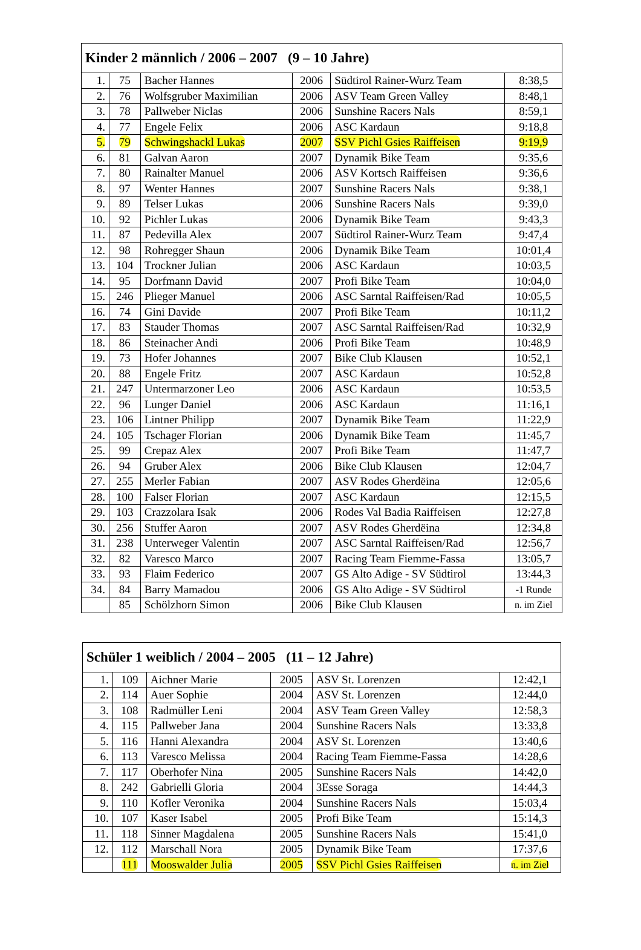| Kinder 2 männlich / 2006 – 2007 (9 – 10 Jahre) | | | | | |
| --- | --- | --- | --- | --- | --- |
| 1. | 75 | Bacher Hannes | 2006 | Südtirol Rainer-Wurz Team | 8:38,5 |
| 2. | 76 | Wolfsgruber Maximilian | 2006 | ASV Team Green Valley | 8:48,1 |
| 3. | 78 | Pallweber Niclas | 2006 | Sunshine Racers Nals | 8:59,1 |
| 4. | 77 | Engele Felix | 2006 | ASC Kardaun | 9:18,8 |
| 5. | 79 | Schwingshackl Lukas | 2007 | SSV Pichl Gsies Raiffeisen | 9:19,9 |
| 6. | 81 | Galvan Aaron | 2007 | Dynamik Bike Team | 9:35,6 |
| 7. | 80 | Rainalter Manuel | 2006 | ASV Kortsch Raiffeisen | 9:36,6 |
| 8. | 97 | Wenter Hannes | 2007 | Sunshine Racers Nals | 9:38,1 |
| 9. | 89 | Telser Lukas | 2006 | Sunshine Racers Nals | 9:39,0 |
| 10. | 92 | Pichler Lukas | 2006 | Dynamik Bike Team | 9:43,3 |
| 11. | 87 | Pedevilla Alex | 2007 | Südtirol Rainer-Wurz Team | 9:47,4 |
| 12. | 98 | Rohregger Shaun | 2006 | Dynamik Bike Team | 10:01,4 |
| 13. | 104 | Trockner Julian | 2006 | ASC Kardaun | 10:03,5 |
| 14. | 95 | Dorfmann David | 2007 | Profi Bike Team | 10:04,0 |
| 15. | 246 | Plieger Manuel | 2006 | ASC Sarntal Raiffeisen/Rad | 10:05,5 |
| 16. | 74 | Gini Davide | 2007 | Profi Bike Team | 10:11,2 |
| 17. | 83 | Stauder Thomas | 2007 | ASC Sarntal Raiffeisen/Rad | 10:32,9 |
| 18. | 86 | Steinacher Andi | 2006 | Profi Bike Team | 10:48,9 |
| 19. | 73 | Hofer Johannes | 2007 | Bike Club Klausen | 10:52,1 |
| 20. | 88 | Engele Fritz | 2007 | ASC Kardaun | 10:52,8 |
| 21. | 247 | Untermarzoner Leo | 2006 | ASC Kardaun | 10:53,5 |
| 22. | 96 | Lunger Daniel | 2006 | ASC Kardaun | 11:16,1 |
| 23. | 106 | Lintner Philipp | 2007 | Dynamik Bike Team | 11:22,9 |
| 24. | 105 | Tschager Florian | 2006 | Dynamik Bike Team | 11:45,7 |
| 25. | 99 | Crepaz Alex | 2007 | Profi Bike Team | 11:47,7 |
| 26. | 94 | Gruber Alex | 2006 | Bike Club Klausen | 12:04,7 |
| 27. | 255 | Merler Fabian | 2007 | ASV Rodes Gherdëina | 12:05,6 |
| 28. | 100 | Falser Florian | 2007 | ASC Kardaun | 12:15,5 |
| 29. | 103 | Crazzolara Isak | 2006 | Rodes Val Badia Raiffeisen | 12:27,8 |
| 30. | 256 | Stuffer Aaron | 2007 | ASV Rodes Gherdëina | 12:34,8 |
| 31. | 238 | Unterweger Valentin | 2007 | ASC Sarntal Raiffeisen/Rad | 12:56,7 |
| 32. | 82 | Varesco Marco | 2007 | Racing Team Fiemme-Fassa | 13:05,7 |
| 33. | 93 | Flaim Federico | 2007 | GS Alto Adige - SV Südtirol | 13:44,3 |
| 34. | 84 | Barry Mamadou | 2006 | GS Alto Adige - SV Südtirol | -1 Runde |
| | 85 | Schölzhorn Simon | 2006 | Bike Club Klausen | n. im Ziel |
| Schüler 1 weiblich / 2004 – 2005 (11 – 12 Jahre) | | | | | |
| --- | --- | --- | --- | --- | --- |
| 1. | 109 | Aichner Marie | 2005 | ASV St. Lorenzen | 12:42,1 |
| 2. | 114 | Auer Sophie | 2004 | ASV St. Lorenzen | 12:44,0 |
| 3. | 108 | Radmüller Leni | 2004 | ASV Team Green Valley | 12:58,3 |
| 4. | 115 | Pallweber Jana | 2004 | Sunshine Racers Nals | 13:33,8 |
| 5. | 116 | Hanni Alexandra | 2004 | ASV St. Lorenzen | 13:40,6 |
| 6. | 113 | Varesco Melissa | 2004 | Racing Team Fiemme-Fassa | 14:28,6 |
| 7. | 117 | Oberhofer Nina | 2005 | Sunshine Racers Nals | 14:42,0 |
| 8. | 242 | Gabrielli Gloria | 2004 | 3Esse Soraga | 14:44,3 |
| 9. | 110 | Kofler Veronika | 2004 | Sunshine Racers Nals | 15:03,4 |
| 10. | 107 | Kaser Isabel | 2005 | Profi Bike Team | 15:14,3 |
| 11. | 118 | Sinner Magdalena | 2005 | Sunshine Racers Nals | 15:41,0 |
| 12. | 112 | Marschall Nora | 2005 | Dynamik Bike Team | 17:37,6 |
| | 111 | Mooswalder Julia | 2005 | SSV Pichl Gsies Raiffeisen | n. im Ziel |